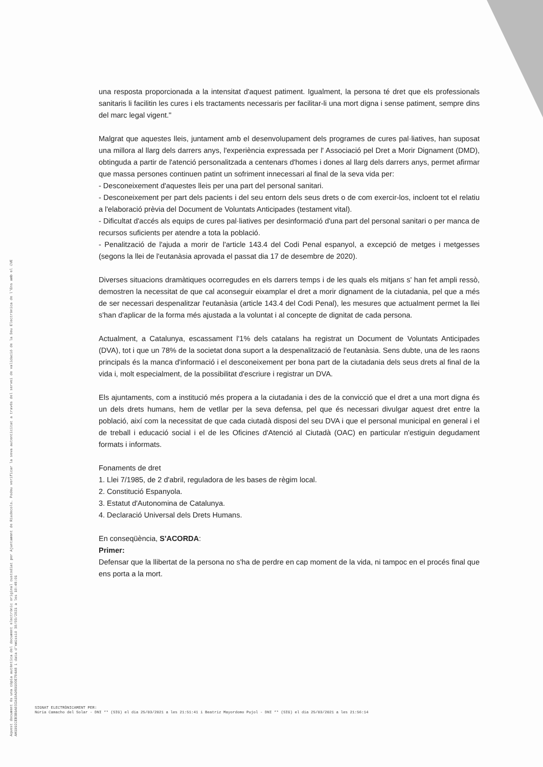Aquest document és una còpia autèntica del document electrònic original custodiat per Ajuntament de Riudecols. Podeu verificar la seva autenticitat a través del servei de validació de la Seu Electrònica de l'Ens amb el CVE AH1992CEB3B9A03IA10A989100E704A8 i data d'emissió 30/03/2021 a les 10:48:01
una resposta proporcionada a la intensitat d'aquest patiment. Igualment, la persona té dret que els professionals sanitaris li facilitin les cures i els tractaments necessaris per facilitar-li una mort digna i sense patiment, sempre dins del marc legal vigent."
Malgrat que aquestes lleis, juntament amb el desenvolupament dels programes de cures pal·liatives, han suposat una millora al llarg dels darrers anys, l'experiència expressada per l' Associació pel Dret a Morir Dignament (DMD), obtinguda a partir de l'atenció personalitzada a centenars d'homes i dones al llarg dels darrers anys, permet afirmar que massa persones continuen patint un sofriment innecessari al final de la seva vida per:
- Desconeixement d'aquestes lleis per una part del personal sanitari.
- Desconeixement per part dels pacients i del seu entorn dels seus drets o de com exercir-los, incloent tot el relatiu a l'elaboració prèvia del Document de Voluntats Anticipades (testament vital).
- Dificultat d'accés als equips de cures pal·liatives per desinformació d'una part del personal sanitari o per manca de recursos suficients per atendre a tota la població.
- Penalització de l'ajuda a morir de l'article 143.4 del Codi Penal espanyol, a excepció de metges i metgesses (segons la llei de l'eutanàsia aprovada el passat dia 17 de desembre de 2020).
Diverses situacions dramàtiques ocorregudes en els darrers temps i de les quals els mitjans s' han fet ampli ressò, demostren la necessitat de que cal aconseguir eixamplar el dret a morir dignament de la ciutadania, pel que a més de ser necessari despenalitzar l'eutanàsia (article 143.4 del Codi Penal), les mesures que actualment permet la llei s'han d'aplicar de la forma més ajustada a la voluntat i al concepte de dignitat de cada persona.
Actualment, a Catalunya, escassament l'1% dels catalans ha registrat un Document de Voluntats Anticipades (DVA), tot i que un 78% de la societat dona suport a la despenalització de l'eutanàsia. Sens dubte, una de les raons principals és la manca d'informació i el desconeixement per bona part de la ciutadania dels seus drets al final de la vida i, molt especialment, de la possibilitat d'escriure i registrar un DVA.
Els ajuntaments, com a institució més propera a la ciutadania i des de la convicció que el dret a una mort digna és un dels drets humans, hem de vetllar per la seva defensa, pel que és necessari divulgar aquest dret entre la població, així com la necessitat de que cada ciutadà disposi del seu DVA i que el personal municipal en general i el de treball i educació social i el de les Oficines d'Atenció al Ciutadà (OAC) en particular n'estiguin degudament formats i informats.
Fonaments de dret
1. Llei 7/1985, de 2 d'abril, reguladora de les bases de règim local.
2. Constitució Espanyola.
3. Estatut d'Autonomina de Catalunya.
4. Declaració Universal dels Drets Humans.
En conseqüència, S'ACORDA:
Primer:
Defensar que la llibertat de la persona no s'ha de perdre en cap moment de la vida, ni tampoc en el procés final que ens porta a la mort.
SIGNAT ELECTRÒNICAMENT PER:
Núria Camacho del Solar - DNI ** (SIG) el dia 25/03/2021 a les 21:51:41 i Beatriz Mayordomo Pujol - DNI ** (SIG) el dia 25/03/2021 a les 21:56:14